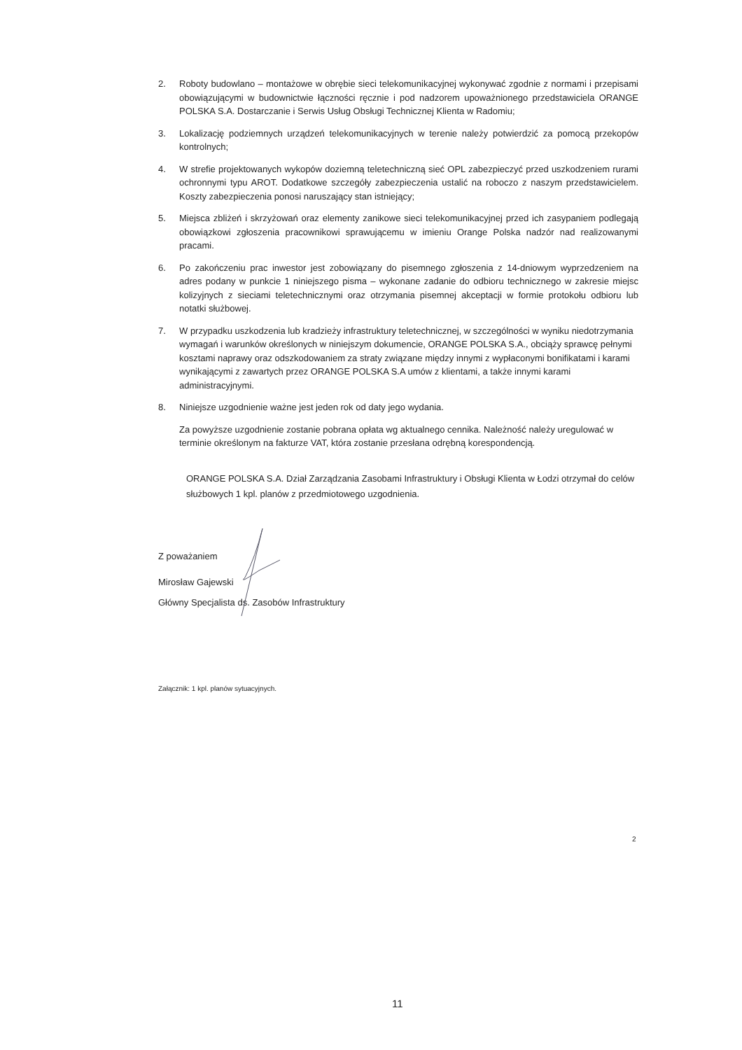2. Roboty budowlano – montażowe w obrębie sieci telekomunikacyjnej wykonywać zgodnie z normami i przepisami obowiązującymi w budownictwie łączności ręcznie i pod nadzorem upoważnionego przedstawiciela ORANGE POLSKA S.A. Dostarczanie i Serwis Usług Obsługi Technicznej Klienta w Radomiu;
3. Lokalizację podziemnych urządzeń telekomunikacyjnych w terenie należy potwierdzić za pomocą przekopów kontrolnych;
4. W strefie projektowanych wykopów doziemną teletechniczną sieć OPL zabezpieczyć przed uszkodzeniem rurami ochronnymi typu AROT. Dodatkowe szczegóły zabezpieczenia ustalić na roboczo z naszym przedstawicielem. Koszty zabezpieczenia ponosi naruszający stan istniejący;
5. Miejsca zbliżeń i skrzyżowań oraz elementy zanikowe sieci telekomunikacyjnej przed ich zasypaniem podlegają obowiązkowi zgłoszenia pracownikowi sprawującemu w imieniu Orange Polska nadzór nad realizowanymi pracami.
6. Po zakończeniu prac inwestor jest zobowiązany do pisemnego zgłoszenia z 14-dniowym wyprzedzeniem na adres podany w punkcie 1 niniejszego pisma – wykonane zadanie do odbioru technicznego w zakresie miejsc kolizyjnych z sieciami teletechnicznymi oraz otrzymania pisemnej akceptacji w formie protokołu odbioru lub notatki służbowej.
7. W przypadku uszkodzenia lub kradzieży infrastruktury teletechnicznej, w szczególności w wyniku niedotrzymania wymagań i warunków określonych w niniejszym dokumencie, ORANGE POLSKA S.A., obciąży sprawcę pełnymi kosztami naprawy oraz odszkodowaniem za straty związane między innymi z wypłaconymi bonifikatami i karami wynikającymi z zawartych przez ORANGE POLSKA S.A umów z klientami, a także innymi karami administracyjnymi.
8. Niniejsze uzgodnienie ważne jest jeden rok od daty jego wydania.
Za powyższe uzgodnienie zostanie pobrana opłata wg aktualnego cennika. Należność należy uregulować w terminie określonym na fakturze VAT, która zostanie przesłana odrębną korespondencją.
ORANGE POLSKA S.A. Dział Zarządzania Zasobami Infrastruktury i Obsługi Klienta w Łodzi otrzymał do celów służbowych 1 kpl. planów z przedmiotowego uzgodnienia.
Z poważaniem
Mirosław Gajewski
Główny Specjalista ds. Zasobów Infrastruktury
Załącznik: 1 kpl. planów sytuacyjnych.
2
11